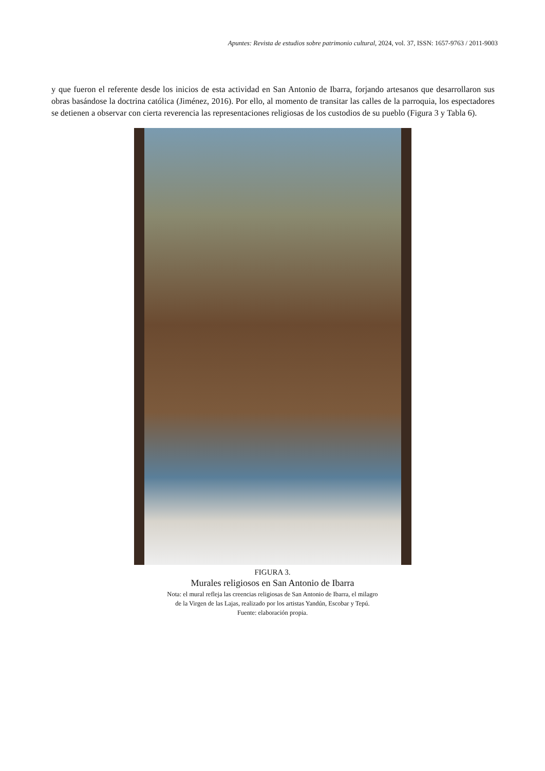Apuntes: Revista de estudios sobre patrimonio cultural, 2024, vol. 37, ISSN: 1657-9763 / 2011-9003
y que fueron el referente desde los inicios de esta actividad en San Antonio de Ibarra, forjando artesanos que desarrollaron sus obras basándose la doctrina católica (Jiménez, 2016). Por ello, al momento de transitar las calles de la parroquia, los espectadores se detienen a observar con cierta reverencia las representaciones religiosas de los custodios de su pueblo (Figura 3 y Tabla 6).
FIGURA 3.
Murales religiosos en San Antonio de Ibarra
Nota: el mural refleja las creencias religiosas de San Antonio de Ibarra, el milagro
de la Virgen de las Lajas, realizado por los artistas Yandún, Escobar y Tepú.
Fuente: elaboración propia.